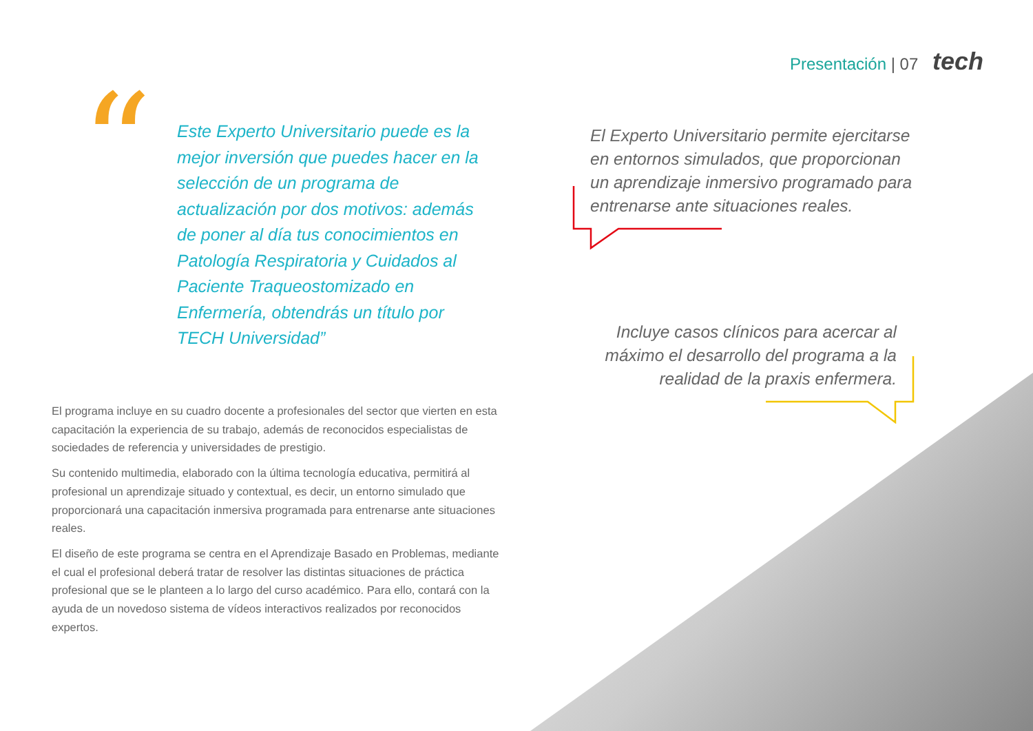Presentación | 07 tech
“
Este Experto Universitario puede es la mejor inversión que puedes hacer en la selección de un programa de actualización por dos motivos: además de poner al día tus conocimientos en Patología Respiratoria y Cuidados al Paciente Traqueostomizado en Enfermería, obtendrás un título por TECH Universidad”
El Experto Universitario permite ejercitarse en entornos simulados, que proporcionan un aprendizaje inmersivo programado para entrenarse ante situaciones reales.
Incluye casos clínicos para acercar al máximo el desarrollo del programa a la realidad de la praxis enfermera.
El programa incluye en su cuadro docente a profesionales del sector que vierten en esta capacitación la experiencia de su trabajo, además de reconocidos especialistas de sociedades de referencia y universidades de prestigio.
Su contenido multimedia, elaborado con la última tecnología educativa, permitirá al profesional un aprendizaje situado y contextual, es decir, un entorno simulado que proporcionará una capacitación inmersiva programada para entrenarse ante situaciones reales.
El diseño de este programa se centra en el Aprendizaje Basado en Problemas, mediante el cual el profesional deberá tratar de resolver las distintas situaciones de práctica profesional que se le planteen a lo largo del curso académico. Para ello, contará con la ayuda de un novedoso sistema de vídeos interactivos realizados por reconocidos expertos.